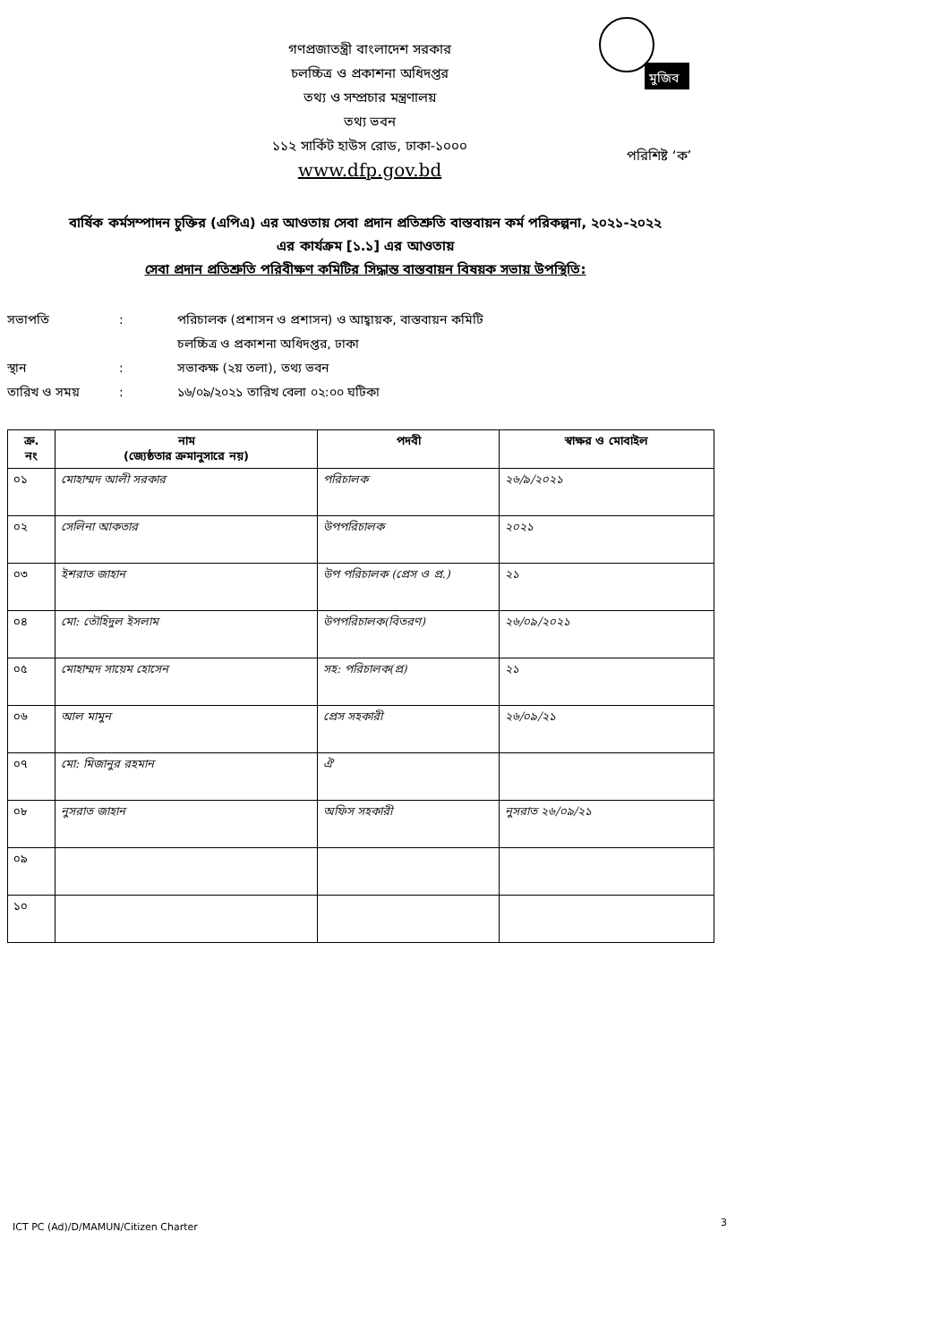মুজিব
গণপ্রজাতন্ত্রী বাংলাদেশ সরকার
চলচ্চিত্র ও প্রকাশনা অধিদপ্তর
তথ্য ও সম্প্রচার মন্ত্রণালয়
তথ্য ভবন
১১২ সার্কিট হাউস রোড, ঢাকা-১০০০
www.dfp.gov.bd
পরিশিষ্ট ‘ক’
বার্ষিক কর্মসম্পাদন চুক্তির (এপিএ) এর আওতায় সেবা প্রদান প্রতিশ্রুতি বাস্তবায়ন কর্ম পরিকল্পনা, ২০২১-২০২২
এর কার্যক্রম [১.১] এর আওতায়
সেবা প্রদান প্রতিশ্রুতি পরিবীক্ষণ কমিটির সিদ্ধান্ত বাস্তবায়ন বিষয়ক সভায় উপস্থিতি:
সভাপতি: পরিচালক (প্রশাসন ও প্রশাসন) ও আহ্বায়ক, বাস্তবায়ন কমিটি
চলচ্চিত্র ও প্রকাশনা অধিদপ্তর, ঢাকা
স্থান: সভাকক্ষ (২য় তলা), তথ্য ভবন
তারিখ ও সময়: ১৬/০৯/২০২১ তারিখ বেলা ০২:০০ ঘটিকা
| ক্র. নং | নাম (জ্যেষ্ঠতার ক্রমানুসারে নয়) | পদবী | স্বাক্ষর ও মোবাইল |
| --- | --- | --- | --- |
| ০১ | মোহাম্মদ আলী সরকার | পরিচালক | ২৬/৯/২০২১ |
| ০২ | সেলিনা আকতার | উপপরিচালক | ২০২১ |
| ০৩ | ইশরাত জাহান | উপ পরিচালক (প্রেস ও প্র.) | ২১ |
| ০৪ | মো: তৌহিদুল ইসলাম | উপপরিচালক(বিতরণ) | ২৬/০৯/২০২১ |
| ০৫ | মোহাম্মদ সায়েম হোসেন | সহ: পরিচালক(প্র) | ২১ |
| ০৬ | আল মামুন | প্রেস সহকারী | ২৬/০৯/২১ |
| ০৭ | মো: মিজানুর রহমান | ঐ | |
| ০৮ | নুসরাত জাহান | অফিস সহকারী | নুসরাত ২৬/০৯/২১ |
| ০৯ | | | |
| ১০ | | | |
ICT PC (Ad)/D/MAMUN/Citizen Charter
3